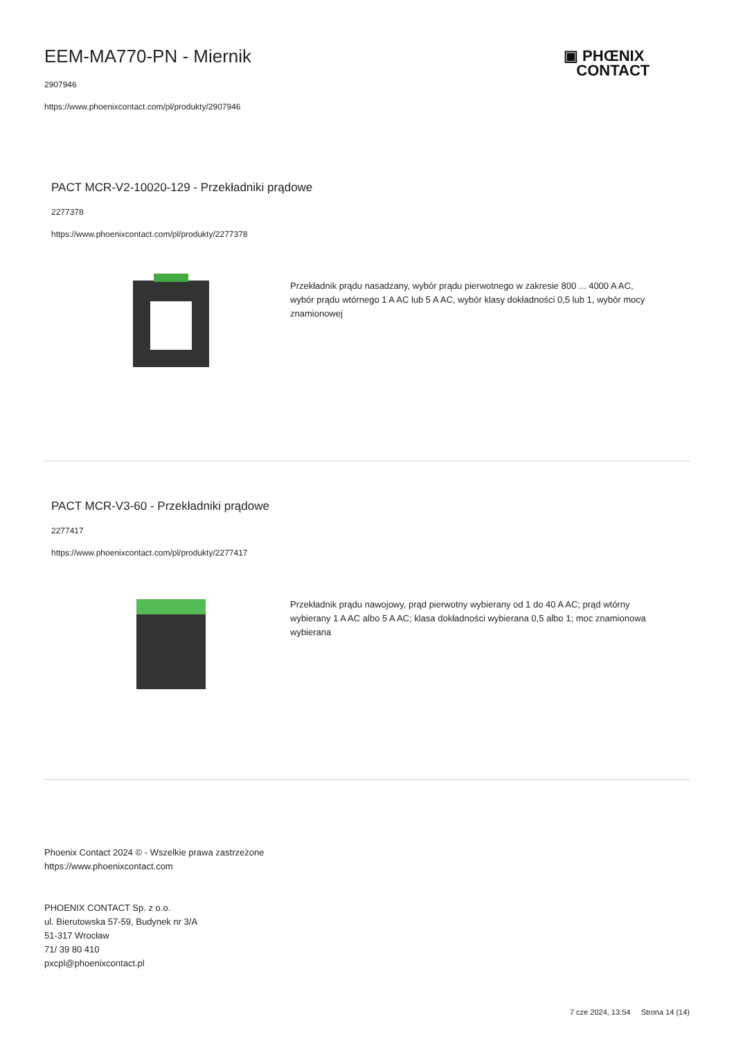▣ PHŒNIX
CONTACT
EEM-MA770-PN - Miernik
2907946
https://www.phoenixcontact.com/pl/produkty/2907946
PACT MCR-V2-10020-129 - Przekładniki prądowe
2277378
https://www.phoenixcontact.com/pl/produkty/2277378
Przekładnik prądu nasadzany, wybór prądu pierwotnego w zakresie 800 ... 4000 A AC, wybór prądu wtórnego 1 A AC lub 5 A AC, wybór klasy dokładności 0,5 lub 1, wybór mocy znamionowej
PACT MCR-V3-60 - Przekładniki prądowe
2277417
https://www.phoenixcontact.com/pl/produkty/2277417
Przekładnik prądu nawojowy, prąd pierwotny wybierany od 1 do 40 A AC; prąd wtórny wybierany 1 A AC albo 5 A AC; klasa dokładności wybierana 0,5 albo 1; moc znamionowa wybierana
Phoenix Contact 2024 © - Wszelkie prawa zastrzeżone
https://www.phoenixcontact.com
PHOENIX CONTACT Sp. z o.o.
ul. Bierutowska 57-59, Budynek nr 3/A
51-317 Wrocław
71/ 39 80 410
pxcpl@phoenixcontact.pl
7 cze 2024, 13:54 Strona 14 (14)